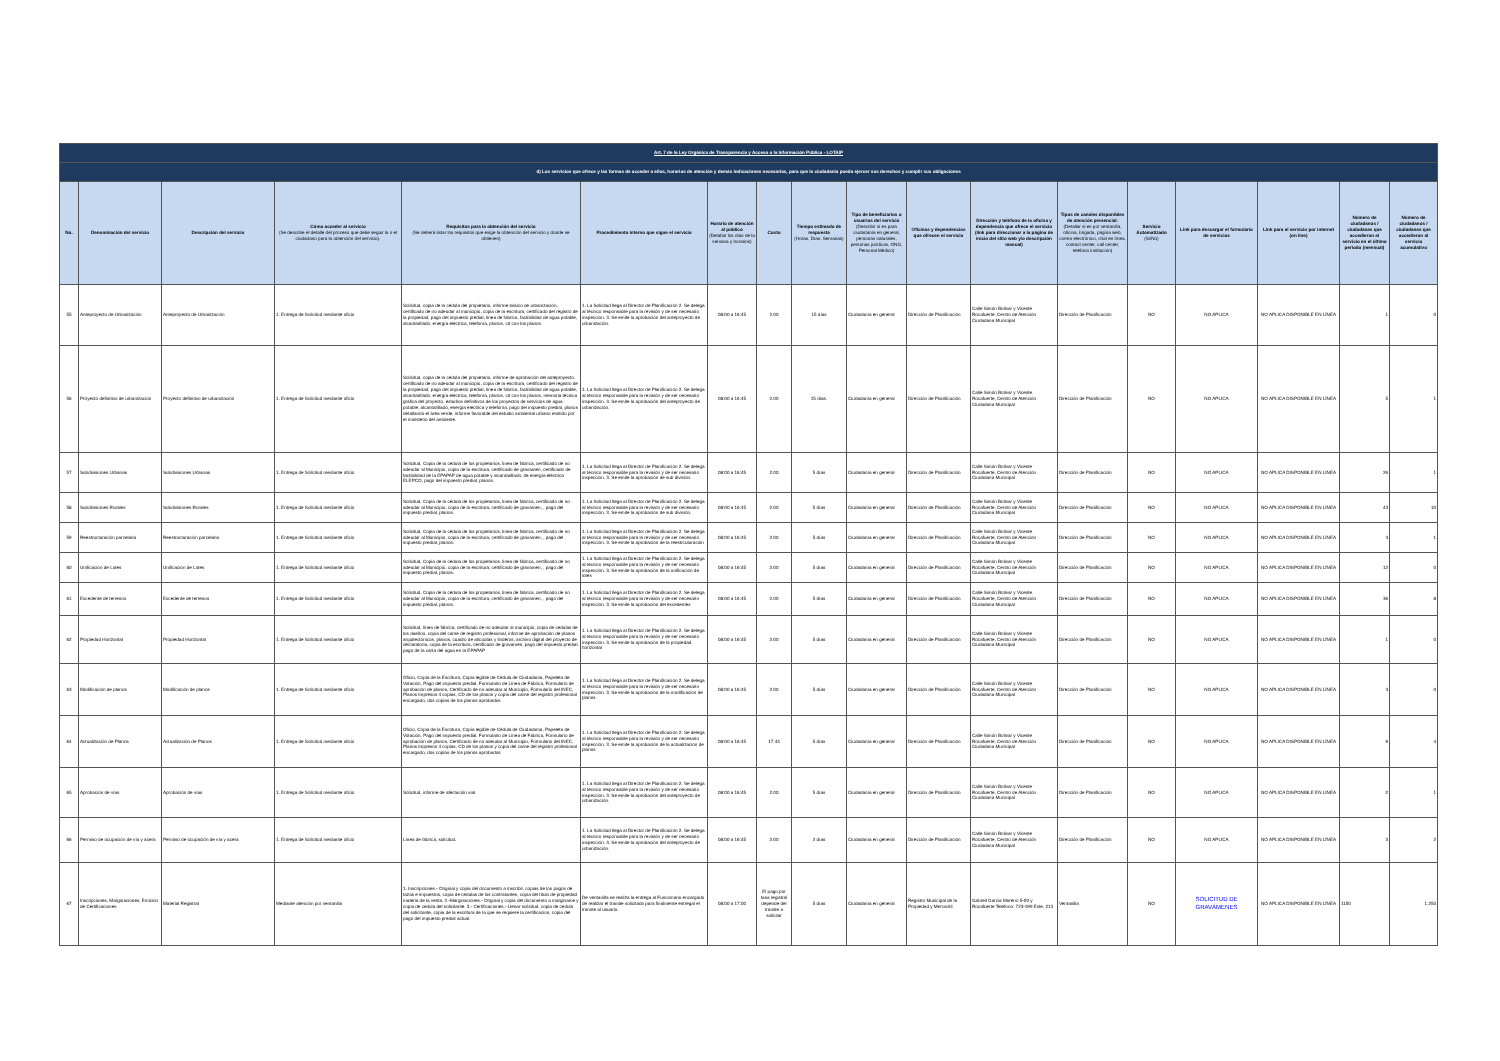| Art. 7 de la Ley Orgánica de Transparencia y Acceso a la Información Pública - LOTAIP | | | | | | | | | | | | | | | | | |
| d) Los servicios que ofrece y las formas de acceder a ellos, horarios de atención y demás indicaciones necesarias, para que la ciudadanía pueda ejercer sus derechos y cumplir sus obligaciones | | | | | | | | | | | | | | | | | |
| No. | Denominación del servicio | Descripción del servicio | Cómo acceder al servicio (Se describe el detalle del proceso que debe seguir la o el ciudadano para la obtención del servicio). | Requisitos para la obtención del servicio (Se deberá listar los requisitos que exige la obtención del servicio y donde se obtienen) | Procedimiento interno que sigue el servicio | Horario de atención al público (Detallar los días de la semana y horarios) | Costo | Tiempo estimado de respuesta (Horas, Días, Semanas) | Tipo de beneficiarios o usuarios del servicio (Describir si es para ciudadanía en general, personas naturales, personas jurídicas, ONG, Personal Médico) | Oficinas y dependencias que ofrecen el servicio | Dirección y teléfono de la oficina y dependencia que ofrece el servicio (link para direccionar a la página de inicio del sitio web y/o descripción manual) | Tipos de canales disponibles de atención presencial: (Detallar si es por ventanilla, oficina, brigada, página web, correo electrónico, chat en línea, contact center, call center, teléfono institución) | Servicio Automatizado (Si/No) | Link para descargar el formulario de servicios | Link para el servicio por internet (on line) | Número de ciudadanos / ciudadanas que accedieron al servicio en el último período (mensual) | Número de ciudadanos / ciudadanas que accedieron al servicio acumulativo |
| 55 | Anteproyecto de Urbanización | Anteproyecto de Urbanización | 1. Entrega de Solicitud mediante oficio | Solicitud, copia de la cédula del propietario, informe básico de urbanización, certificado de no adeudar al municipio, copia de la escritura, certificado del registro de la propiedad, pago del impuesto predial, línea de fábrica, factibilidad de agua potable, alcantarillado, energía eléctrica, telefonía, planos, cd con los planos. | 1. La Solicitud llega al Director de Planificación 2. Se delega al técnico responsable para la revisión y de ser necesario inspección. 3. Se emite la aprobación del anteproyecto de urbanización. | 08:00 a 16:45 | 2.00 | 15 días | Ciudadanía en general | Dirección de Planificación | Calle Simón Bolivar y Vicente Rocafuerte, Centro de Atención Ciudadana Municipal | Dirección de Planificación | NO | NO APLICA | NO APLICA DISPONIBLE EN LÍNEA | 1 | 0 |
| 56 | Proyecto definitivo de urbanización | Proyecto definitivo de urbanización | 1. Entrega de Solicitud mediante oficio | Solicitud, copia de la cédula del propietario, informe de aprobación del anteproyecto, certificado de no adeudar al municipio, copia de la escritura, certificado del registro de la propiedad, pago del impuesto predial, línea de fábrica, factibilidad de agua potable, alcantarillado, energía eléctrica, telefonía, planos, cd con los planos, memoria técnica gráfica del proyecto, estudios definitivos de los proyectos de servicios de agua potable, alcantarillado, energía eléctrica y telefonía, pago del impuesto predial, planos detallando el área verde, informe favorable del estudio ambiental urbano emitido por el ministerio del ambiente. | 1. La Solicitud llega al Director de Planificación 2. Se delega al técnico responsable para la revisión y de ser necesario inspección. 3. Se emite la aprobación del anteproyecto de urbanización. | 08:00 a 16:45 | 2.00 | 15 días. | Ciudadanía en general | Dirección de Planificación | Calle Simón Bolivar y Vicente Rocafuerte, Centro de Atención Ciudadana Municipal | Dirección de Planificación | NO | NO APLICA | NO APLICA DISPONIBLE EN LÍNEA | 5 | 1 |
| 57 | Subdivisiones Urbanas | Subdivisiones Urbanas | 1. Entrega de Solicitud mediante oficio | Solicitud, Copia de la cédula de los propietarios, linea de fábrica, certificado de no adeudar al Municipio, copia de la escritura, certificado de gravamen, certificado de factibilidad de la EPAPAP de agua potable y alcantarillado, de energía eléctrica ELEPCO, pago del impuesto predial, planos. | 1. La Solicitud llega al Director de Planificación 2. Se delega al técnico responsable para la revisión y de ser necesario inspección. 3. Se emite la aprobación de sub división. | 08:00 a 16:45 | 2.00 | 5 días | Ciudadanía en general | Dirección de Planificación | Calle Simón Bolivar y Vicente Rocafuerte, Centro de Atención Ciudadana Municipal | Dirección de Planificación | NO | NO APLICA | NO APLICA DISPONIBLE EN LÍNEA | 26 | 1 |
| 58 | Subdivisiones Rurales | Subdivisiones Rurales | 1. Entrega de Solicitud mediante oficio | Solicitud, Copia de la cédula de los propietarios, linea de fábrica, certificado de no adeudar al Municipio, copia de la escritura, certificado de gravamen, , pago del impuesto predial, planos. | 1. La Solicitud llega al Director de Planificación 2. Se delega al técnico responsable para la revisión y de ser necesario inspección. 3. Se emite la aprobación de sub división. | 08:00 a 16:45 | 2.00 | 5 días | Ciudadanía en general | Dirección de Planificación | Calle Simón Bolivar y Vicente Rocafuerte, Centro de Atención Ciudadana Municipal | Dirección de Planificación | NO | NO APLICA | NO APLICA DISPONIBLE EN LÍNEA | 43 | 10 |
| 59 | Reestructuración parcelaria | Reestructuración parcelaria | 1. Entrega de Solicitud mediante oficio | Solicitud, Copia de la cédula de los propietarios, linea de fábrica, certificado de no adeudar al Municipio, copia de la escritura, certificado de gravamen, , pago del impuesto predial, planos. | 1. La Solicitud llega al Director de Planificación 2. Se delega al técnico responsable para la revisión y de ser necesario inspección. 3. Se emite la aprobación de la reestrcuturación | 08:00 a 16:45 | 2.00 | 5 días | Ciudadanía en general | Dirección de Planificación | Calle Simón Bolivar y Vicente Rocafuerte, Centro de Atención Ciudadana Municipal | Dirección de Planificación | NO | NO APLICA | NO APLICA DISPONIBLE EN LÍNEA | 3 | 1 |
| 60 | Unificación de Lotes | Unificación de Lotes | 1. Entrega de Solicitud mediante oficio | Solicitud, Copia de la cédula de los propietarios, linea de fábrica, certificado de no adeudar al Municipio, copia de la escritura, certificado de gravamen, , pago del impuesto predial, planos. | 1. La Solicitud llega al Director de Planificación 2. Se delega al técnico responsable para la revisión y de ser necesario inspección. 3. Se emite la aprobación de la unificación de lotes | 08:00 a 16:45 | 2.00 | 5 días | Ciudadanía en general | Dirección de Planificación | Calle Simón Bolivar y Vicente Rocafuerte, Centro de Atención Ciudadana Municipal | Dirección de Planificación | NO | NO APLICA | NO APLICA DISPONIBLE EN LÍNEA | 12 | 0 |
| 61 | Excedente de terrenos | Excedente de terrenos | 1. Entrega de Solicitud mediante oficio | Solicitud, Copia de la cédula de los propietarios, linea de fábrica, certificado de no adeudar al Municipio, copia de la escritura, certificado de gravamen, , pago del impuesto predial, planos. | 1. La Solicitud llega al Director de Planificación 2. Se delega al técnico responsable para la revisión y de ser necesario inspección. 3. Se emite la aprobación del excedentes | 08:00 a 16:45 | 2.00 | 5 días | Ciudadanía en general | Dirección de Planificación | Calle Simón Bolivar y Vicente Rocafuerte, Centro de Atención Ciudadana Municipal | Dirección de Planificación | NO | NO APLICA | NO APLICA DISPONIBLE EN LÍNEA | 36 | 8 |
| 62 | Propiedad Horizontal | Propiedad Horizontal | 1. Entrega de Solicitud mediante oficio | Solicitud, línea de fábrica, certificado de no adeudar al municipio, copia de cedulas de los dueños, copia del carne de registro profesional, informe de aprobación de planos arquitectónicos, planos, cuadro de alícuotas y linderos, archivo digital del proyecto de declaratoria, copia de la escritura, certificado de gravamen, pago del impuesto predial, pago de la carta del agua en la EPAPAP | 1. La Solicitud llega al Director de Planificación 2. Se delega al técnico responsable para la revisión y de ser necesario inspección. 3. Se emite la aprobación de la propiedad horizontal | 08:00 a 16:45 | 2.00 | 5 días | Ciudadanía en general | Dirección de Planificación | Calle Simón Bolivar y Vicente Rocafuerte, Centro de Atención Ciudadana Municipal | Dirección de Planificación | NO | NO APLICA | NO APLICA DISPONIBLE EN LÍNEA | 1 | 0 |
| 63 | Modificación de planos | Modificación de planos | 1. Entrega de Solicitud mediante oficio | Oficio, Copia de la Escritura, Copia legible de Cédula de Ciudadanía, Papeleta de Votación, Pago del impuesto predial, Formulario de Línea de Fábrica, Formulario de aprobación de planos, Certificado de no adeudar al Municipio, Formulario del INEC, Planos Impresos 4 copias, CD de los planos y copia del carne del registro profesional encargado, dos copias de los planos aprobados | 1. La Solicitud llega al Director de Planificación 2. Se delega al técnico responsable para la revisión y de ser necesario inspección. 3. Se emite la aprobación de la modificación de planos | 08:00 a 16:45 | 2.00 | 5 días | Ciudadanía en general | Dirección de Planificación | Calle Simón Bolivar y Vicente Rocafuerte, Centro de Atención Ciudadana Municipal | Dirección de Planificación | NO | NO APLICA | NO APLICA DISPONIBLE EN LÍNEA | 3 | 0 |
| 64 | Actualización de Planos | Actualización de Planos | 1. Entrega de Solicitud mediante oficio | Oficio, Copia de la Escritura, Copia legible de Cédula de Ciudadanía, Papeleta de Votación, Pago del impuesto predial, Formulario de Línea de Fábrica, Formulario de aprobación de planos, Certificado de no adeudar al Municipio, Formulario del INEC, Planos Impresos 4 copias, CD de los planos y copia del carne del registro profesional encargado, dos copias de los planos aprobados | 1. La Solicitud llega al Director de Planificación 2. Se delega al técnico responsable para la revisión y de ser necesario inspección. 3. Se emite la aprobación de la actualización de planos | 08:00 a 16:45 | 17.44 | 5 días | Ciudadanía en general | Dirección de Planificación | Calle Simón Bolivar y Vicente Rocafuerte, Centro de Atención Ciudadana Municipal | Dirección de Planificación | NO | NO APLICA | NO APLICA DISPONIBLE EN LÍNEA | 9 | 4 |
| 65 | Aprobación de vías | Aprobación de vías | 1. Entrega de Solicitud mediante oficio | Solicitud, informe de afectación vial. | 1. La Solicitud llega al Director de Planificación 2. Se delega al técnico responsable para la revisión y de ser necesario inspección. 3. Se emite la aprobación del anteproyecto de urbanización. | 08:00 a 16:45 | 2.00 | 5 días | Ciudadanía en general | Dirección de Planificación | Calle Simón Bolivar y Vicente Rocafuerte, Centro de Atención Ciudadana Municipal | Dirección de Planificación | NO | NO APLICA | NO APLICA DISPONIBLE EN LÍNEA | 2 | 1 |
| 66 | Permiso de ocupación de vía y acera | Permiso de ocupación de vía y acera | 1. Entrega de Solicitud mediante oficio | Línea de fábrica, solicitud. | 1. La Solicitud llega al Director de Planificación 2. Se delega al técnico responsable para la revisión y de ser necesario inspección. 3. Se emite la aprobación del anteproyecto de urbanización. | 08:00 a 16:45 | 2.00 | 2 días | Ciudadanía en general | Dirección de Planificación | Calle Simón Bolivar y Vicente Rocafuerte, Centro de Atención Ciudadana Municipal | Dirección de Planificación | NO | NO APLICA | NO APLICA DISPONIBLE EN LÍNEA | 3 | 2 |
| 67 | Inscripciones, Marginaciones, Emicion de Certificaciones | Material Registral | Mediante atencion por ventanilla | 1. Inscripciones.- Original y copia del documento a inscribir, copias de los pagos de tazas e impuestos, copia de cedulas de los contratantes, copia del titulo de propiedad materia de la venta. 2.-Marginaciones.- Original y copia del documento a marginarce y copia de cedula del solicitante. 3.- Certificaciones.- Llenar solicitud, copia de cedula del solicitante, copia de la escritura de la que se requiere la certificacion, copia del pago del impuesto predial actual. | De ventanilla se realiza la entrega al Funcionario encargado de realizar el tramite solicitado para finalmente entregal el tramite al usuario. | 08:00 a 17:00 | El pago por tasa registral depende del tramite a solicitar | 5 días | Ciudadanía en general | Registro Municipal de la Propiedad y Mercantil | Gabreil Garcia Moreno 5-00 y Rocafuerte Telefono: 723-199 Exte, 213 | Ventanilla | NO | SOLICITUD DE GRAVÁMENES | NO APLICA DISPONIBLE EN LÍNEA | 1150 | 1,250 |